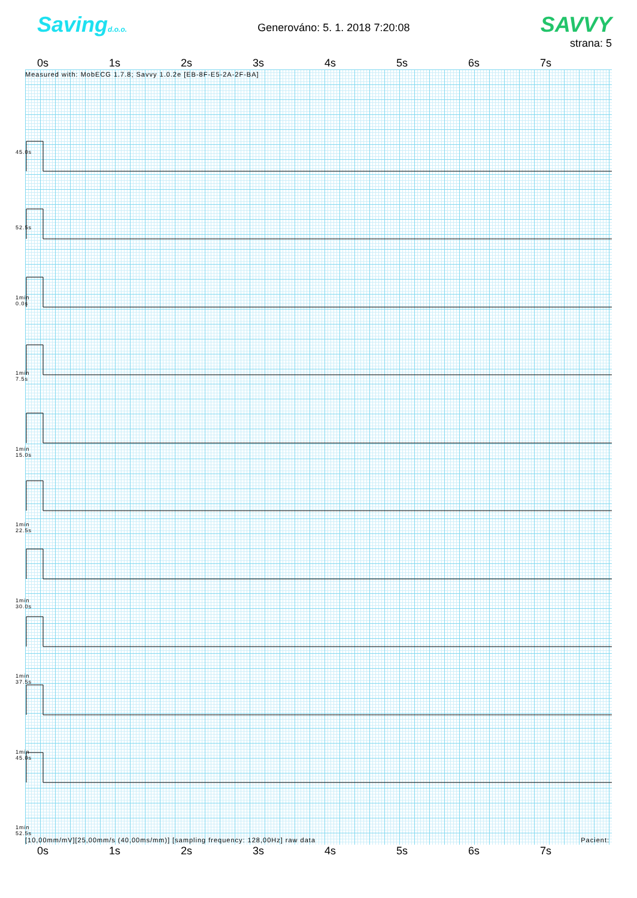Savingd.o.o.
Generováno: 5. 1. 2018 7:20:08
SAVVY
strana: 5
0s 1s 2s 3s 4s 5s 6s 7s
Measured with: MobECG 1.7.8; Savvy 1.0.2e [EB-8F-E5-2A-2F-BA]
45.0s
52.5s
1min
0.0s
1min
7.5s
1min
15.0s
1min
22.5s
1min
30.0s
1min
37.5s
1min
45.0s
1min
52.5s
[10,00mm/mV][25,00mm/s (40,00ms/mm)] [sampling frequency: 128,00Hz] raw data Pacient:
0s 1s 2s 3s 4s 5s 6s 7s